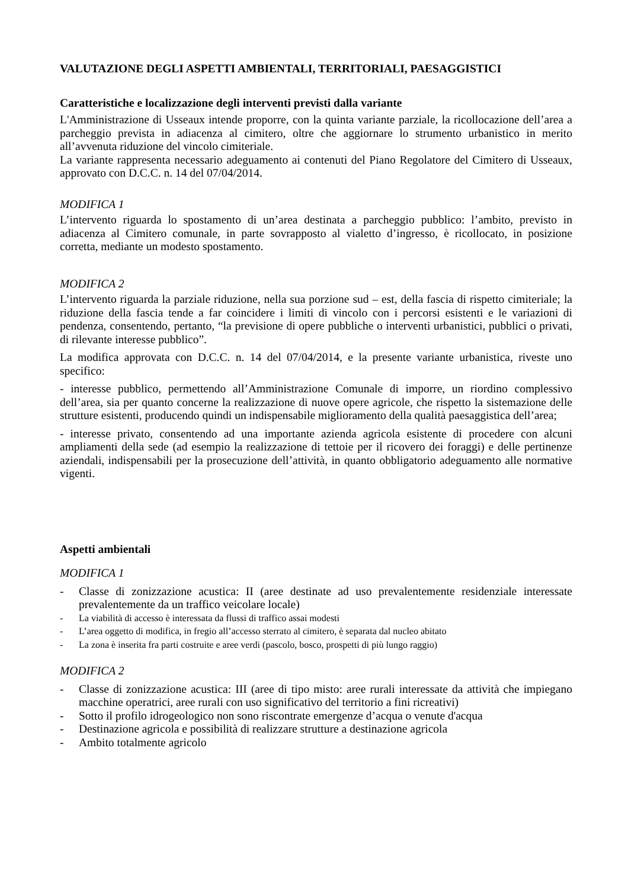VALUTAZIONE DEGLI ASPETTI AMBIENTALI, TERRITORIALI, PAESAGGISTICI
Caratteristiche e localizzazione degli interventi previsti dalla variante
L'Amministrazione di Usseaux intende proporre, con la quinta variante parziale, la ricollocazione dell’area a parcheggio prevista in adiacenza al cimitero, oltre che aggiornare lo strumento urbanistico in merito all’avvenuta riduzione del vincolo cimiteriale.
La variante rappresenta necessario adeguamento ai contenuti del Piano Regolatore del Cimitero di Usseaux, approvato con D.C.C. n. 14 del 07/04/2014.
MODIFICA 1
L’intervento riguarda lo spostamento di un’area destinata a parcheggio pubblico: l’ambito, previsto in adiacenza al Cimitero comunale, in parte sovrapposto al vialetto d’ingresso, è ricollocato, in posizione corretta, mediante un modesto spostamento.
MODIFICA 2
L’intervento riguarda la parziale riduzione, nella sua porzione sud – est, della fascia di rispetto cimiteriale; la riduzione della fascia tende a far coincidere i limiti di vincolo con i percorsi esistenti e le variazioni di pendenza, consentendo, pertanto, “la previsione di opere pubbliche o interventi urbanistici, pubblici o privati, di rilevante interesse pubblico”.
La modifica approvata con D.C.C. n. 14 del 07/04/2014, e la presente variante urbanistica, riveste uno specifico:
- interesse pubblico, permettendo all’Amministrazione Comunale di imporre, un riordino complessivo dell’area, sia per quanto concerne la realizzazione di nuove opere agricole, che rispetto la sistemazione delle strutture esistenti, producendo quindi un indispensabile miglioramento della qualità paesaggistica dell’area;
- interesse privato, consentendo ad una importante azienda agricola esistente di procedere con alcuni ampliamenti della sede (ad esempio la realizzazione di tettoie per il ricovero dei foraggi) e delle pertinenze aziendali, indispensabili per la prosecuzione dell’attività, in quanto obbligatorio adeguamento alle normative vigenti.
Aspetti ambientali
MODIFICA 1
- Classe di zonizzazione acustica: II (aree destinate ad uso prevalentemente residenziale interessate prevalentemente da un traffico veicolare locale)
- La viabilità di accesso è interessata da flussi di traffico assai modesti
- L’area oggetto di modifica, in fregio all’accesso sterrato al cimitero, è separata dal nucleo abitato
- La zona è inserita fra parti costruite e aree verdi (pascolo, bosco, prospetti di più lungo raggio)
MODIFICA 2
- Classe di zonizzazione acustica: III (aree di tipo misto: aree rurali interessate da attività che impiegano macchine operatrici, aree rurali con uso significativo del territorio a fini ricreativi)
- Sotto il profilo idrogeologico non sono riscontrate emergenze d’acqua o venute d'acqua
- Destinazione agricola e possibilità di realizzare strutture a destinazione agricola
- Ambito totalmente agricolo